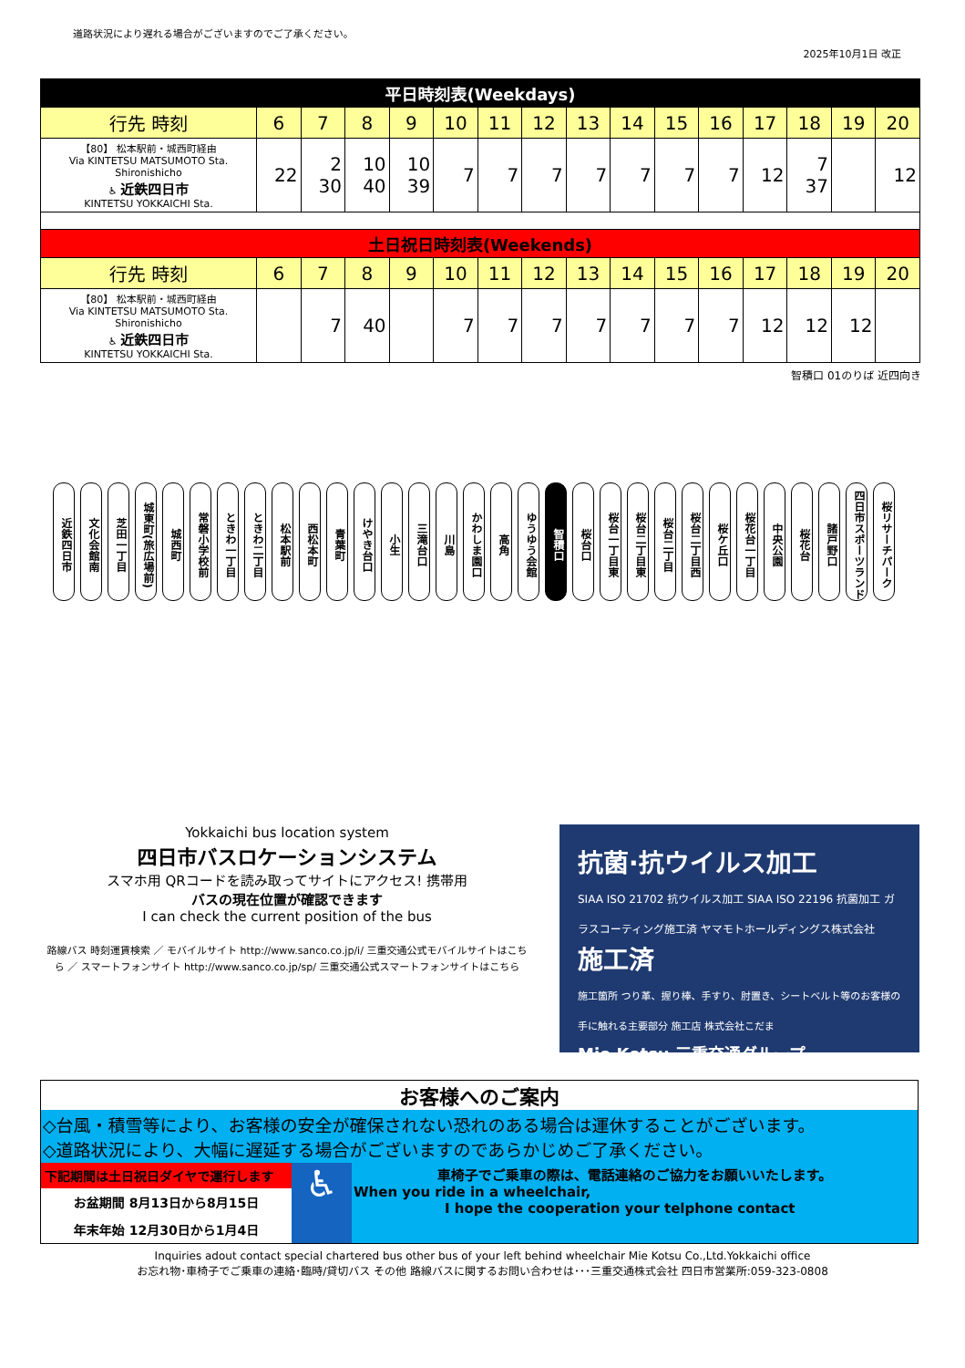道路状況により遅れる場合がございますのでご了承ください。
2025年10月1日 改正
| 平日時刻表(Weekdays) | | | | | | | | | | | | | | | |
| --- | --- | --- | --- | --- | --- | --- | --- | --- | --- | --- | --- | --- | --- | --- | --- |
| 行先 時刻 | 6 | 7 | 8 | 9 | 10 | 11 | 12 | 13 | 14 | 15 | 16 | 17 | 18 | 19 | 20 |
| 【80】 松本駅前・城西町経由 Via KINTETSU MATSUMOTO Sta. Shironishicho ♿ 近鉄四日市 KINTETSU YOKKAICHI Sta. | 22 | 2 30 | 10 40 | 10 39 | 7 | 7 | 7 | 7 | 7 | 7 | 7 | 12 | 7 37 | | 12 |
| 土日祝日時刻表(Weekends) | | | | | | | | | | | | | | | |
| 行先 時刻 | 6 | 7 | 8 | 9 | 10 | 11 | 12 | 13 | 14 | 15 | 16 | 17 | 18 | 19 | 20 |
| 【80】 松本駅前・城西町経由 Via KINTETSU MATSUMOTO Sta. Shironishicho ♿ 近鉄四日市 KINTETSU YOKKAICHI Sta. | | 7 | 40 | | 7 | 7 | 7 | 7 | 7 | 7 | 7 | 12 | 12 | 12 | |
智積口 01のりば 近四向き
近鉄四日市
文化会館南
芝田一丁目
城東町(旅広場前)
城西町
常磐小学校前
ときわ一丁目
ときわ二丁目
松本駅前
西松本町
青葉町
けやき台口
小生
三滝台口
川島
かわしま園口
高角
ゆうゆう会館
智積口
桜台口
桜台一丁目東
桜台二丁目東
桜台二丁目
桜台二丁目西
桜ケ丘口
桜花台一丁目
中央公園
桜花台
諸戸野口
四日市スポーツランド
桜リサーチパーク
Yokkaichi bus location system
四日市バスロケーションシステム
スマホ用 QRコードを読み取ってサイトにアクセス! 携帯用
バスの現在位置が確認できます
I can check the current position of the bus
路線バス 時刻運賃検索 ／ モバイルサイト http://www.sanco.co.jp/i/ 三重交通公式モバイルサイトはこちら ／ スマートフォンサイト http://www.sanco.co.jp/sp/ 三重交通公式スマートフォンサイトはこちら
抗菌·抗ウイルス加工
SIAA ISO 21702 抗ウイルス加工 SIAA ISO 22196 抗菌加工 ガラスコーティング施工済 ヤマモトホールディングス株式会社
施工済
施工箇所 つり革、握り棒、手すり、肘置き、シートベルト等のお客様の手に触れる主要部分 施工店 株式会社こだま
Mie Kotsu 三重交通グループ
お客様へのご案内
◇台風・積雪等により、お客様の安全が確保されない恐れのある場合は運休することがございます。
◇道路状況により、大幅に遅延する場合がございますのであらかじめご了承ください。
下記期間は土日祝日ダイヤで運行します
お盆期間 8月13日から8月15日
年末年始 12月30日から1月4日
♿
車椅子でご乗車の際は、電話連絡のご協力をお願いいたします。
When you ride in a wheelchair,
I hope the cooperation your telphone contact
Inquiries adout contact special chartered bus other bus of your left behind wheelchair Mie Kotsu Co.,Ltd.Yokkaichi office
お忘れ物･車椅子でご乗車の連絡･臨時/貸切バス その他 路線バスに関するお問い合わせは･･･三重交通株式会社 四日市営業所:059-323-0808